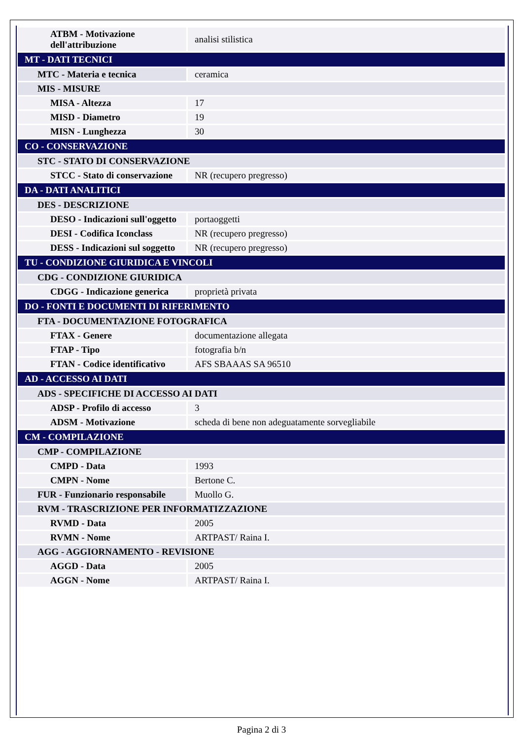| ATBM - Motivazione dell'attribuzione | analisi stilistica |
| MT - DATI TECNICI | |
| MTC - Materia e tecnica | ceramica |
| MIS - MISURE | |
| MISA - Altezza | 17 |
| MISD - Diametro | 19 |
| MISN - Lunghezza | 30 |
| CO - CONSERVAZIONE | |
| STC - STATO DI CONSERVAZIONE | |
| STCC - Stato di conservazione | NR (recupero pregresso) |
| DA - DATI ANALITICI | |
| DES - DESCRIZIONE | |
| DESO - Indicazioni sull'oggetto | portaoggetti |
| DESI - Codifica Iconclass | NR (recupero pregresso) |
| DESS - Indicazioni sul soggetto | NR (recupero pregresso) |
| TU - CONDIZIONE GIURIDICA E VINCOLI | |
| CDG - CONDIZIONE GIURIDICA | |
| CDGG - Indicazione generica | proprietà privata |
| DO - FONTI E DOCUMENTI DI RIFERIMENTO | |
| FTA - DOCUMENTAZIONE FOTOGRAFICA | |
| FTAX - Genere | documentazione allegata |
| FTAP - Tipo | fotografia b/n |
| FTAN - Codice identificativo | AFS SBAAAS SA 96510 |
| AD - ACCESSO AI DATI | |
| ADS - SPECIFICHE DI ACCESSO AI DATI | |
| ADSP - Profilo di accesso | 3 |
| ADSM - Motivazione | scheda di bene non adeguatamente sorvegliabile |
| CM - COMPILAZIONE | |
| CMP - COMPILAZIONE | |
| CMPD - Data | 1993 |
| CMPN - Nome | Bertone C. |
| FUR - Funzionario responsabile | Muollo G. |
| RVM - TRASCRIZIONE PER INFORMATIZZAZIONE | |
| RVMD - Data | 2005 |
| RVMN - Nome | ARTPAST/ Raina I. |
| AGG - AGGIORNAMENTO - REVISIONE | |
| AGGD - Data | 2005 |
| AGGN - Nome | ARTPAST/ Raina I. |
Pagina 2 di 3